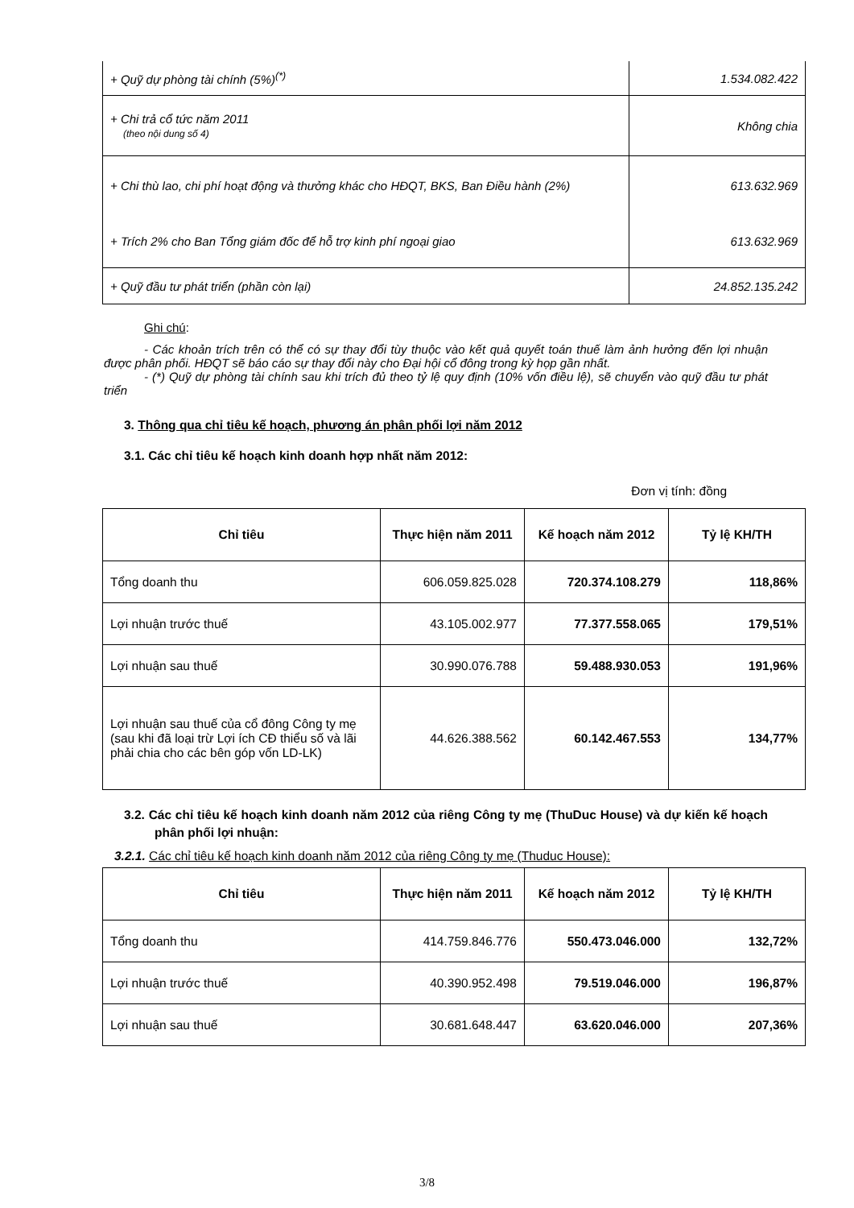| + Quỹ dự phòng tài chính (5%)<sup>(*)</sup> | 1.534.082.422 |
| + Chi trả cổ tức năm 2011 (theo nội dung số 4) | Không chia |
| + Chi thù lao, chi phí hoạt động và thưởng khác cho HĐQT, BKS, Ban Điều hành (2%) | 613.632.969 |
| + Trích 2% cho Ban Tổng giám đốc để hỗ trợ kinh phí ngoại giao | 613.632.969 |
| + Quỹ đầu tư phát triển (phần còn lại) | 24.852.135.242 |
Ghi chú:
- Các khoản trích trên có thể có sự thay đổi tùy thuộc vào kết quả quyết toán thuế làm ảnh hưởng đến lợi nhuận được phân phối. HĐQT sẽ báo cáo sự thay đổi này cho Đại hội cổ đông trong kỳ họp gần nhất.
- (*) Quỹ dự phòng tài chính sau khi trích đủ theo tỷ lệ quy định (10% vốn điều lệ), sẽ chuyển vào quỹ đầu tư phát triển
3. Thông qua chỉ tiêu kế hoạch, phương án phân phối lợi năm 2012
3.1. Các chỉ tiêu kế hoạch kinh doanh hợp nhất năm 2012:
Đơn vị tính: đồng
| Chỉ tiêu | Thực hiện năm 2011 | Kế hoạch năm 2012 | Tỷ lệ KH/TH |
| --- | --- | --- | --- |
| Tổng doanh thu | 606.059.825.028 | 720.374.108.279 | 118,86% |
| Lợi nhuận trước thuế | 43.105.002.977 | 77.377.558.065 | 179,51% |
| Lợi nhuận sau thuế | 30.990.076.788 | 59.488.930.053 | 191,96% |
| Lợi nhuận sau thuế của cổ đông Công ty mẹ (sau khi đã loại trừ Lợi ích CĐ thiểu số và lãi phải chia cho các bên góp vốn LD-LK) | 44.626.388.562 | 60.142.467.553 | 134,77% |
3.2. Các chỉ tiêu kế hoạch kinh doanh năm 2012 của riêng Công ty mẹ (ThuDuc House) và dự kiến kế hoạch phân phối lợi nhuận:
3.2.1. Các chỉ tiêu kế hoạch kinh doanh năm 2012 của riêng Công ty mẹ (Thuduc House):
| Chỉ tiêu | Thực hiện năm 2011 | Kế hoạch năm 2012 | Tỷ lệ KH/TH |
| --- | --- | --- | --- |
| Tổng doanh thu | 414.759.846.776 | 550.473.046.000 | 132,72% |
| Lợi nhuận trước thuế | 40.390.952.498 | 79.519.046.000 | 196,87% |
| Lợi nhuận sau thuế | 30.681.648.447 | 63.620.046.000 | 207,36% |
3/8